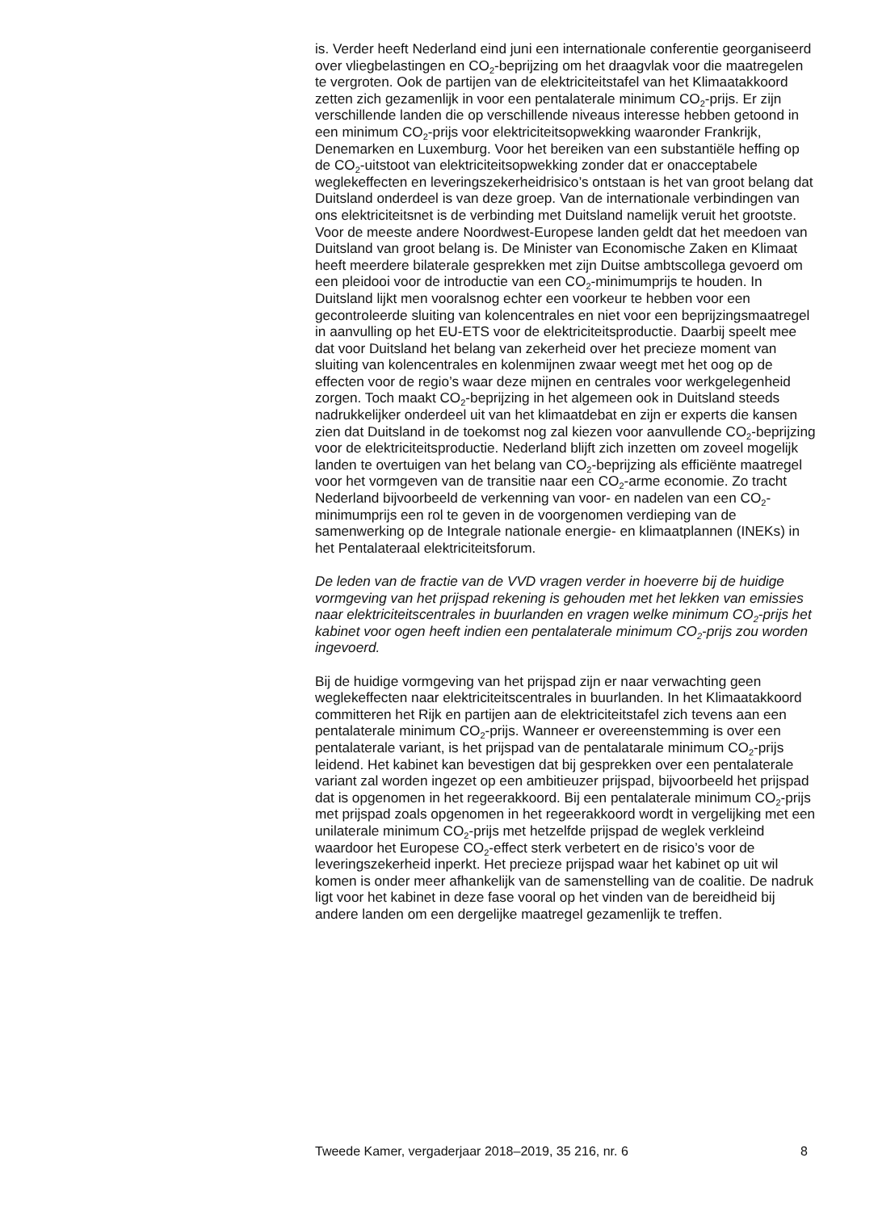is. Verder heeft Nederland eind juni een internationale conferentie georganiseerd over vliegbelastingen en CO<sub>2</sub>-beprijzing om het draagvlak voor die maatregelen te vergroten. Ook de partijen van de elektriciteits­tafel van het Klimaatakkoord zetten zich gezamenlijk in voor een pentala­terale minimum CO<sub>2</sub>-prijs. Er zijn verschillende landen die op verschil­lende niveaus interesse hebben getoond in een minimum CO<sub>2</sub>-prijs voor elektriciteitsopwekking waaronder Frankrijk, Denemarken en Luxemburg. Voor het bereiken van een substantiële heffing op de CO<sub>2</sub>-uitstoot van elektriciteitsopwekking zonder dat er onacceptabele weglekeffecten en leveringszekerheidrisico’s ontstaan is het van groot belang dat Duitsland onderdeel is van deze groep. Van de internationale verbindingen van ons elektriciteitsnet is de verbinding met Duitsland namelijk veruit het grootste. Voor de meeste andere Noordwest-Europese landen geldt dat het meedoen van Duitsland van groot belang is. De Minister van Economische Zaken en Klimaat heeft meerdere bilaterale gesprekken met zijn Duitse ambtscollega gevoerd om een pleidooi voor de introductie van een CO<sub>2</sub>-minimumprijs te houden. In Duitsland lijkt men vooralsnog echter een voorkeur te hebben voor een gecontroleerde sluiting van kolencentrales en niet voor een beprijzingsmaatregel in aanvulling op het EU-ETS voor de elektriciteitsproductie. Daarbij speelt mee dat voor Duitsland het belang van zekerheid over het precieze moment van sluiting van kolencentrales en kolenmijnen zwaar weegt met het oog op de effecten voor de regio’s waar deze mijnen en centrales voor werkgele­genheid zorgen. Toch maakt CO<sub>2</sub>-beprijzing in het algemeen ook in Duitsland steeds nadrukkelijker onderdeel uit van het klimaatdebat en zijn er experts die kansen zien dat Duitsland in de toekomst nog zal kiezen voor aanvullende CO<sub>2</sub>-beprijzing voor de elektriciteitsproductie. Nederland blijft zich inzetten om zoveel mogelijk landen te overtuigen van het belang van CO<sub>2</sub>-beprijzing als efficiënte maatregel voor het vormgeven van de transitie naar een CO<sub>2</sub>-arme economie. Zo tracht Nederland bijvoorbeeld de verkenning van voor- en nadelen van een CO<sub>2</sub>-minimumprijs een rol te geven in de voorgenomen verdieping van de samenwerking op de Integrale nationale energie- en klimaatplannen (INEKs) in het Pentalateraal elektriciteitsforum.
De leden van de fractie van de VVD vragen verder in hoeverre bij de huidige vormgeving van het prijspad rekening is gehouden met het lekken van emissies naar elektriciteitscentrales in buurlanden en vragen welke minimum CO<sub>2</sub>-prijs het kabinet voor ogen heeft indien een pentalaterale minimum CO<sub>2</sub>-prijs zou worden ingevoerd.
Bij de huidige vormgeving van het prijspad zijn er naar verwachting geen weglekeffecten naar elektriciteitscentrales in buurlanden. In het Klimaatak­koord committeren het Rijk en partijen aan de elektriciteitstafel zich tevens aan een pentalaterale minimum CO<sub>2</sub>-prijs. Wanneer er overeenstemming is over een pentalaterale variant, is het prijspad van de pentalatarale minimum CO<sub>2</sub>-prijs leidend. Het kabinet kan bevestigen dat bij gesprekken over een pentalaterale variant zal worden ingezet op een ambitieuzer prijspad, bijvoorbeeld het prijspad dat is opgenomen in het regeerak­koord. Bij een pentalaterale minimum CO<sub>2</sub>-prijs met prijspad zoals opgenomen in het regeerakkoord wordt in vergelijking met een unilaterale minimum CO<sub>2</sub>-prijs met hetzelfde prijspad de weglek verkleind waardoor het Europese CO<sub>2</sub>-effect sterk verbetert en de risico’s voor de leveringsze­kerheid inperkt. Het precieze prijspad waar het kabinet op uit wil komen is onder meer afhankelijk van de samenstelling van de coalitie. De nadruk ligt voor het kabinet in deze fase vooral op het vinden van de bereidheid bij andere landen om een dergelijke maatregel gezamenlijk te treffen.
Tweede Kamer, vergaderjaar 2018–2019, 35 216, nr. 6 8